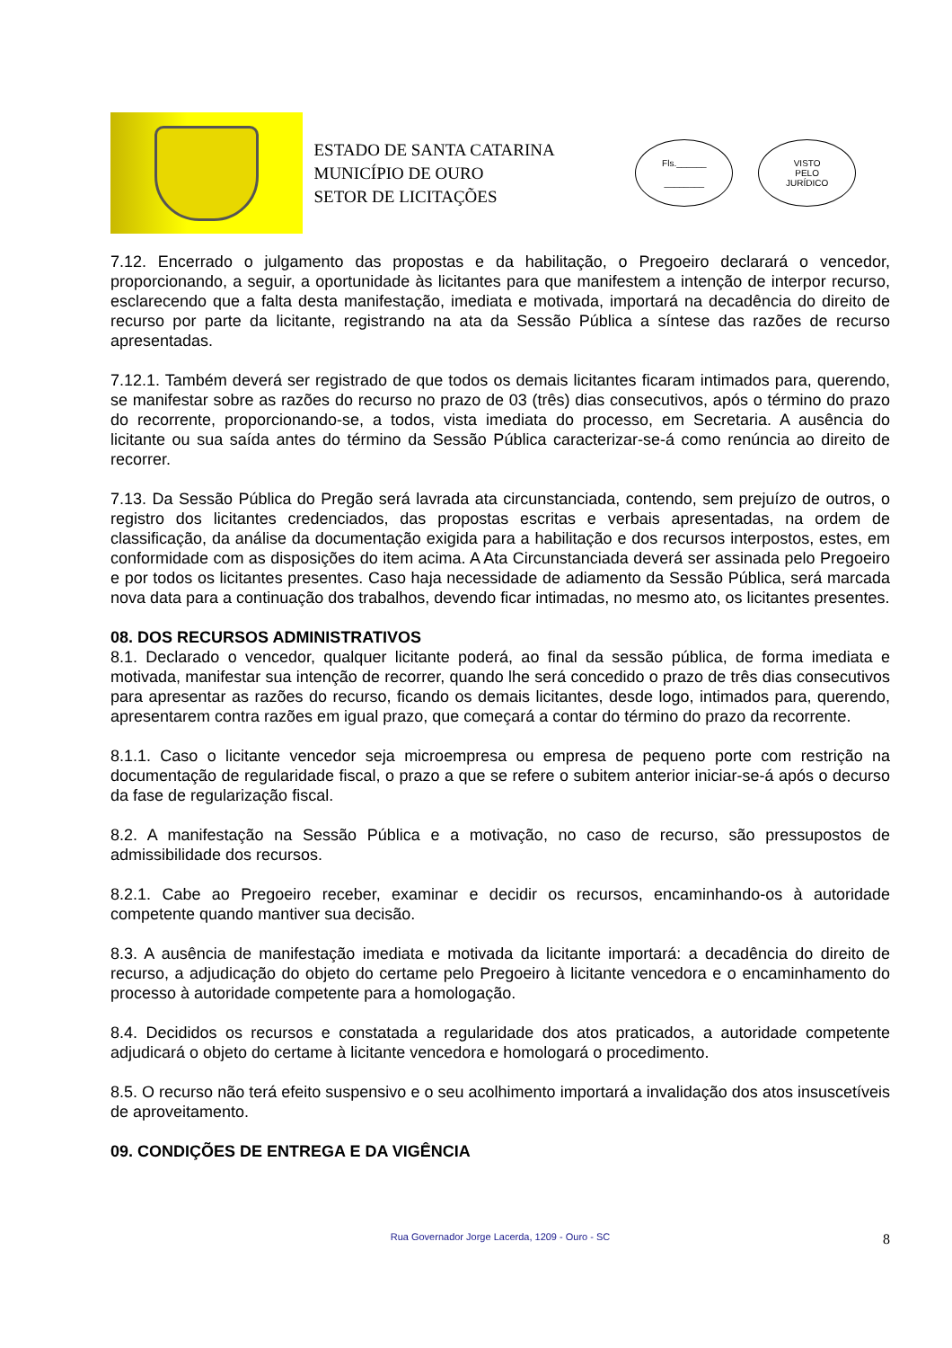ESTADO DE SANTA CATARINA
MUNICÍPIO DE OURO
SETOR DE LICITAÇÕES
Fls.______
________
VISTO
PELO
JURÍDICO
7.12. Encerrado o julgamento das propostas e da habilitação, o Pregoeiro declarará o vencedor, proporcionando, a seguir, a oportunidade às licitantes para que manifestem a intenção de interpor recurso, esclarecendo que a falta desta manifestação, imediata e motivada, importará na decadência do direito de recurso por parte da licitante, registrando na ata da Sessão Pública a síntese das razões de recurso apresentadas.
7.12.1. Também deverá ser registrado de que todos os demais licitantes ficaram intimados para, querendo, se manifestar sobre as razões do recurso no prazo de 03 (três) dias consecutivos, após o término do prazo do recorrente, proporcionando-se, a todos, vista imediata do processo, em Secretaria. A ausência do licitante ou sua saída antes do término da Sessão Pública caracterizar-se-á como renúncia ao direito de recorrer.
7.13. Da Sessão Pública do Pregão será lavrada ata circunstanciada, contendo, sem prejuízo de outros, o registro dos licitantes credenciados, das propostas escritas e verbais apresentadas, na ordem de classificação, da análise da documentação exigida para a habilitação e dos recursos interpostos, estes, em conformidade com as disposições do item acima. A Ata Circunstanciada deverá ser assinada pelo Pregoeiro e por todos os licitantes presentes. Caso haja necessidade de adiamento da Sessão Pública, será marcada nova data para a continuação dos trabalhos, devendo ficar intimadas, no mesmo ato, os licitantes presentes.
08. DOS RECURSOS ADMINISTRATIVOS
8.1. Declarado o vencedor, qualquer licitante poderá, ao final da sessão pública, de forma imediata e motivada, manifestar sua intenção de recorrer, quando lhe será concedido o prazo de três dias consecutivos para apresentar as razões do recurso, ficando os demais licitantes, desde logo, intimados para, querendo, apresentarem contra razões em igual prazo, que começará a contar do término do prazo da recorrente.
8.1.1. Caso o licitante vencedor seja microempresa ou empresa de pequeno porte com restrição na documentação de regularidade fiscal, o prazo a que se refere o subitem anterior iniciar-se-á após o decurso da fase de regularização fiscal.
8.2. A manifestação na Sessão Pública e a motivação, no caso de recurso, são pressupostos de admissibilidade dos recursos.
8.2.1. Cabe ao Pregoeiro receber, examinar e decidir os recursos, encaminhando-os à autoridade competente quando mantiver sua decisão.
8.3. A ausência de manifestação imediata e motivada da licitante importará: a decadência do direito de recurso, a adjudicação do objeto do certame pelo Pregoeiro à licitante vencedora e o encaminhamento do processo à autoridade competente para a homologação.
8.4. Decididos os recursos e constatada a regularidade dos atos praticados, a autoridade competente adjudicará o objeto do certame à licitante vencedora e homologará o procedimento.
8.5. O recurso não terá efeito suspensivo e o seu acolhimento importará a invalidação dos atos insuscetíveis de aproveitamento.
09. CONDIÇÕES DE ENTREGA E DA VIGÊNCIA
Rua Governador Jorge Lacerda, 1209 - Ouro - SC 8